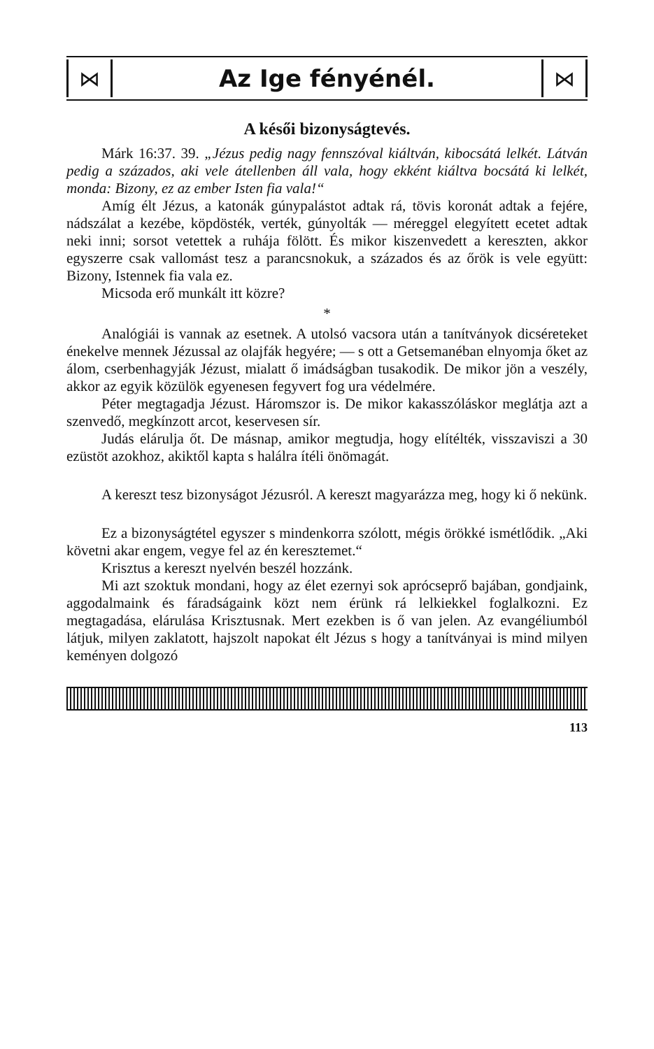⋈
Az Ige fényénél.
⋈
A késői bizonyságtevés.
Márk 16:37. 39. „Jézus pedig nagy fennszóval kiáltván, kibocsátá lelkét. Látván pedig a százados, aki vele átellenben áll vala, hogy ekként kiáltva bocsátá ki lelkét, monda: Bizony, ez az ember Isten fia vala!“
Amíg élt Jézus, a katonák gúnypalástot adtak rá, tövis koronát adtak a fejére, nádszálat a kezébe, köpdösték, verték, gúnyolták — méreggel elegyített ecetet adtak neki inni; sorsot vetettek a ruhája fölött. És mikor kiszenvedett a kereszten, akkor egyszerre csak vallomást tesz a parancsnokuk, a százados és az őrök is vele együtt: Bizony, Istennek fia vala ez.
Micsoda erő munkált itt közre?
*
Analógiái is vannak az esetnek. A utolsó vacsora után a tanítványok dicséreteket énekelve mennek Jézussal az olajfák hegyére; — s ott a Getsemanéban elnyomja őket az álom, cserbenhagyják Jézust, mialatt ő imádságban tusakodik. De mikor jön a veszély, akkor az egyik közülök egyenesen fegyvert fog ura védelmére.
Péter megtagadja Jézust. Háromszor is. De mikor kakasszóláskor meglátja azt a szenvedő, megkínzott arcot, keservesen sír.
Judás elárulja őt. De másnap, amikor megtudja, hogy elítélték, visszaviszi a 30 ezüstöt azokhoz, akiktől kapta s halálra ítéli önömagát.
A kereszt tesz bizonyságot Jézusról. A kereszt magyarázza meg, hogy ki ő nekünk.
Ez a bizonyságtétel egyszer s mindenkorra szólott, mégis örökké ismétlődik. „Aki követni akar engem, vegye fel az én keresztemet.“
Krisztus a kereszt nyelvén beszél hozzánk.
Mi azt szoktuk mondani, hogy az élet ezernyi sok aprócseprő bajában, gondjaink, aggodalmaink és fáradságaink közt nem érünk rá lelkiekkel foglalkozni. Ez megtagadása, elárulása Krisztusnak. Mert ezekben is ő van jelen. Az evangéliumból látjuk, milyen zaklatott, hajszolt napokat élt Jézus s hogy a tanítványai is mind milyen keményen dolgozó
113